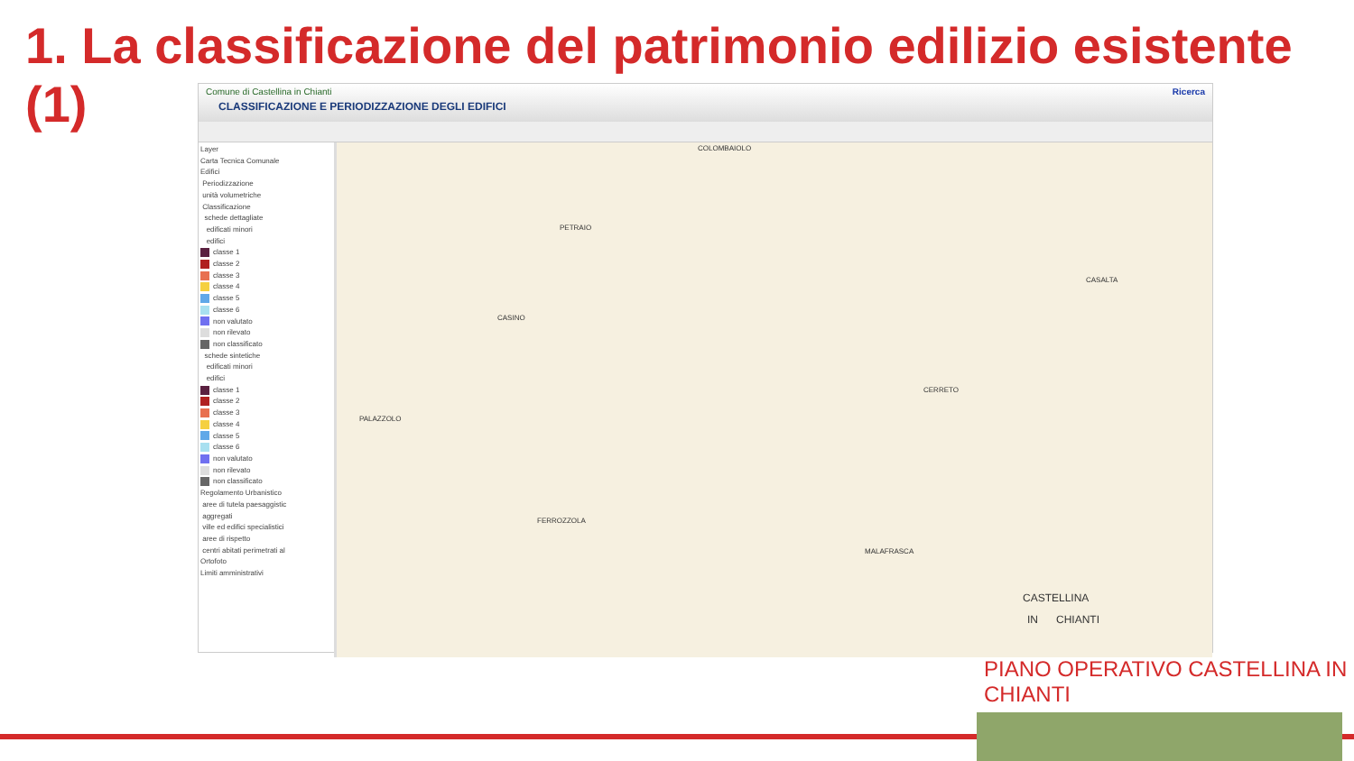1. La classificazione del patrimonio edilizio esistente (1)
Ricerca
Comune di Castellina in Chianti
CLASSIFICAZIONE E PERIODIZZAZIONE DEGLI EDIFICI
Layer
Carta Tecnica Comunale
Edifici
Periodizzazione
unità volumetriche
Classificazione
schede dettagliate
edificati minori
edifici
classe 1
classe 2
classe 3
classe 4
classe 5
classe 6
non valutato
non rilevato
non classificato
schede sintetiche
edificati minori
edifici
classe 1
classe 2
classe 3
classe 4
classe 5
classe 6
non valutato
non rilevato
non classificato
Regolamento Urbanistico
aree di tutela paesaggistic
aggregati
ville ed edifici specialistici
aree di rispetto
centri abitati perimetrati al
Ortofoto
Limiti amministrativi
COLOMBAIOLO
PETRAIO
CASINO
CASALTA
CERRETO
PALAZZOLO
FERROZZOLA
MALAFRASCA
CASTELLINA
IN CHIANTI
PIANO OPERATIVO CASTELLINA IN CHIANTI